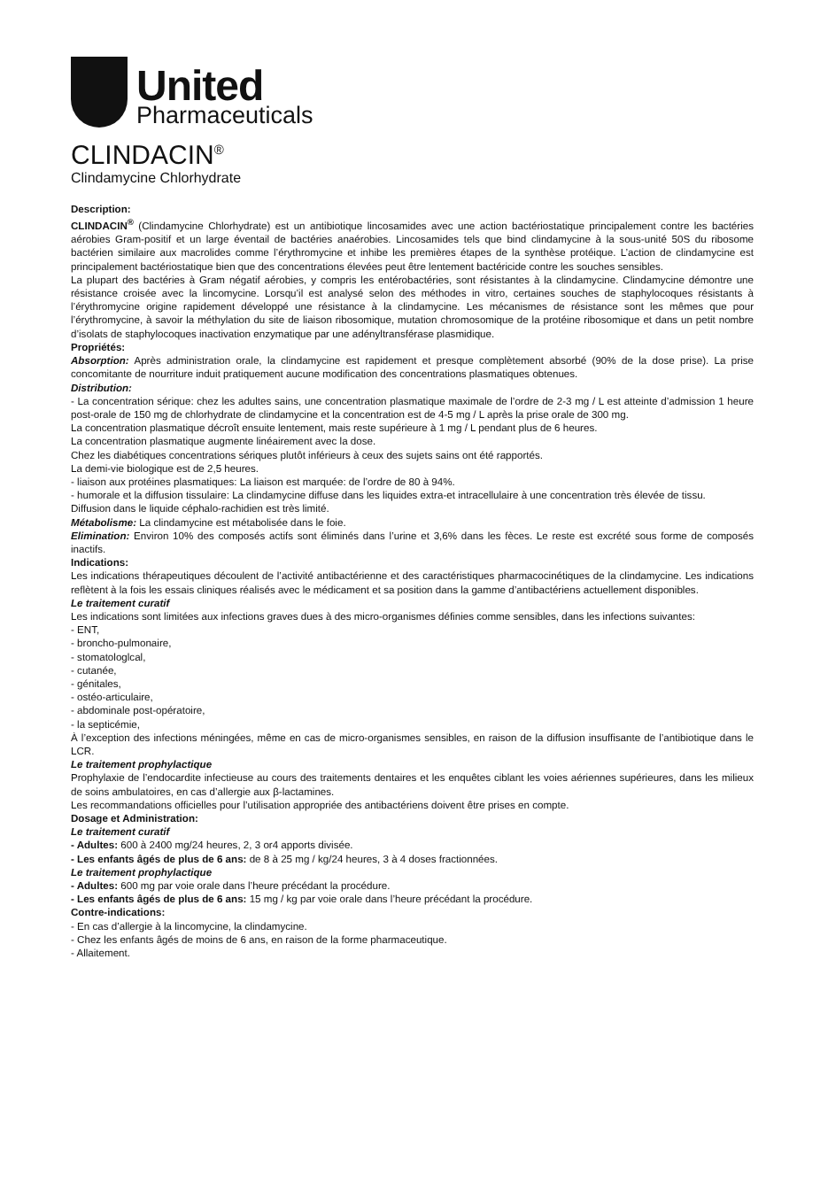United
Pharmaceuticals
CLINDACIN<sup>®</sup>
Clindamycine Chlorhydrate
Description:
CLINDACIN<sup>®</sup> (Clindamycine Chlorhydrate) est un antibiotique lincosamides avec une action bactériostatique principalement contre les bactéries aérobies Gram-positif et un large éventail de bactéries anaérobies. Lincosamides tels que bind clindamycine à la sous-unité 50S du ribosome bactérien similaire aux macrolides comme l’érythromycine et inhibe les premières étapes de la synthèse protéique. L’action de clindamycine est principalement bactériostatique bien que des concentrations élevées peut être lentement bactéricide contre les souches sensibles.
La plupart des bactéries à Gram négatif aérobies, y compris les entérobactéries, sont résistantes à la clindamycine. Clindamycine démontre une résistance croisée avec la lincomycine. Lorsqu’il est analysé selon des méthodes in vitro, certaines souches de staphylocoques résistants à l’érythromycine origine rapidement développé une résistance à la clindamycine. Les mécanismes de résistance sont les mêmes que pour l’érythromycine, à savoir la méthylation du site de liaison ribosomique, mutation chromosomique de la protéine ribosomique et dans un petit nombre d’isolats de staphylocoques inactivation enzymatique par une adényltransférase plasmidique.
Propriétés:
Absorption: Après administration orale, la clindamycine est rapidement et presque complètement absorbé (90% de la dose prise). La prise concomitante de nourriture induit pratiquement aucune modification des concentrations plasmatiques obtenues.
Distribution:
- La concentration sérique: chez les adultes sains, une concentration plasmatique maximale de l’ordre de 2-3 mg / L est atteinte d’admission 1 heure post-orale de 150 mg de chlorhydrate de clindamycine et la concentration est de 4-5 mg / L après la prise orale de 300 mg.
La concentration plasmatique décroît ensuite lentement, mais reste supérieure à 1 mg / L pendant plus de 6 heures.
La concentration plasmatique augmente linéairement avec la dose.
Chez les diabétiques concentrations sériques plutôt inférieurs à ceux des sujets sains ont été rapportés.
La demi-vie biologique est de 2,5 heures.
- liaison aux protéines plasmatiques: La liaison est marquée: de l’ordre de 80 à 94%.
- humorale et la diffusion tissulaire: La clindamycine diffuse dans les liquides extra-et intracellulaire à une concentration très élevée de tissu.
Diffusion dans le liquide céphalo-rachidien est très limité.
Métabolisme: La clindamycine est métabolisée dans le foie.
Elimination: Environ 10% des composés actifs sont éliminés dans l’urine et 3,6% dans les fèces. Le reste est excrété sous forme de composés inactifs.
Indications:
Les indications thérapeutiques découlent de l’activité antibactérienne et des caractéristiques pharmacocinétiques de la clindamycine. Les indications reflètent à la fois les essais cliniques réalisés avec le médicament et sa position dans la gamme d’antibactériens actuellement disponibles.
Le traitement curatif
Les indications sont limitées aux infections graves dues à des micro-organismes définies comme sensibles, dans les infections suivantes:
- ENT,
- broncho-pulmonaire,
- stomatologlcal,
- cutanée,
- génitales,
- ostéo-articulaire,
- abdominale post-opératoire,
- la septicémie,
À l’exception des infections méningées, même en cas de micro-organismes sensibles, en raison de la diffusion insuffisante de l’antibiotique dans le LCR.
Le traitement prophylactique
Prophylaxie de l’endocardite infectieuse au cours des traitements dentaires et les enquêtes ciblant les voies aériennes supérieures, dans les milieux de soins ambulatoires, en cas d’allergie aux β-lactamines.
Les recommandations officielles pour l’utilisation appropriée des antibactériens doivent être prises en compte.
Dosage et Administration:
Le traitement curatif
- Adultes: 600 à 2400 mg/24 heures, 2, 3 or4 apports divisée.
- Les enfants âgés de plus de 6 ans: de 8 à 25 mg / kg/24 heures, 3 à 4 doses fractionnées.
Le traitement prophylactique
- Adultes: 600 mg par voie orale dans l’heure précédant la procédure.
- Les enfants âgés de plus de 6 ans: 15 mg / kg par voie orale dans l’heure précédant la procédure.
Contre-indications:
- En cas d’allergie à la lincomycine, la clindamycine.
- Chez les enfants âgés de moins de 6 ans, en raison de la forme pharmaceutique.
- Allaitement.